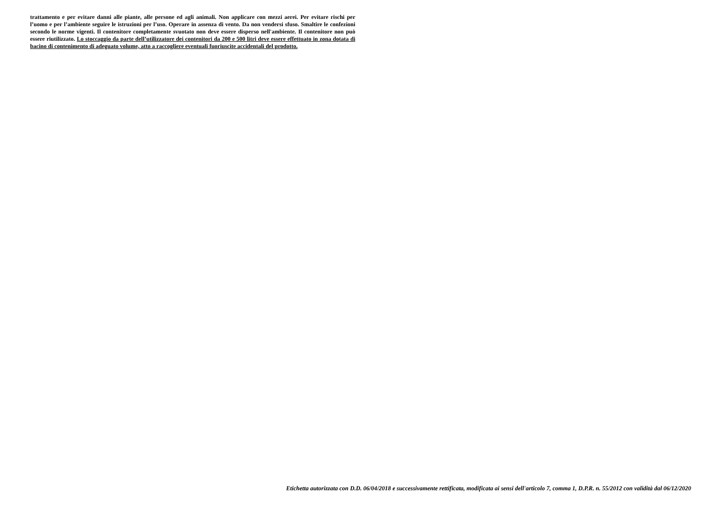trattamento e per evitare danni alle piante, alle persone ed agli animali. Non applicare con mezzi aerei. Per evitare rischi per l’uomo e per l’ambiente seguire le istruzioni per l’uso. Operare in assenza di vento. Da non vendersi sfuso. Smaltire le confezioni secondo le norme vigenti. Il contenitore completamente svuotato non deve essere disperso nell'ambiente. Il contenitore non può essere riutilizzato. Lo stoccaggio da parte dell’utilizzatore dei contenitori da 200 e 500 litri deve essere effettuato in zona dotata di bacino di contenimento di adeguato volume, atto a raccogliere eventuali fuoriuscite accidentali del prodotto.
Etichetta autorizzata con D.D. 06/04/2018 e successivamente rettificata, modificata ai sensi dell'articolo 7, comma 1, D.P.R. n. 55/2012 con validità dal 06/12/2020